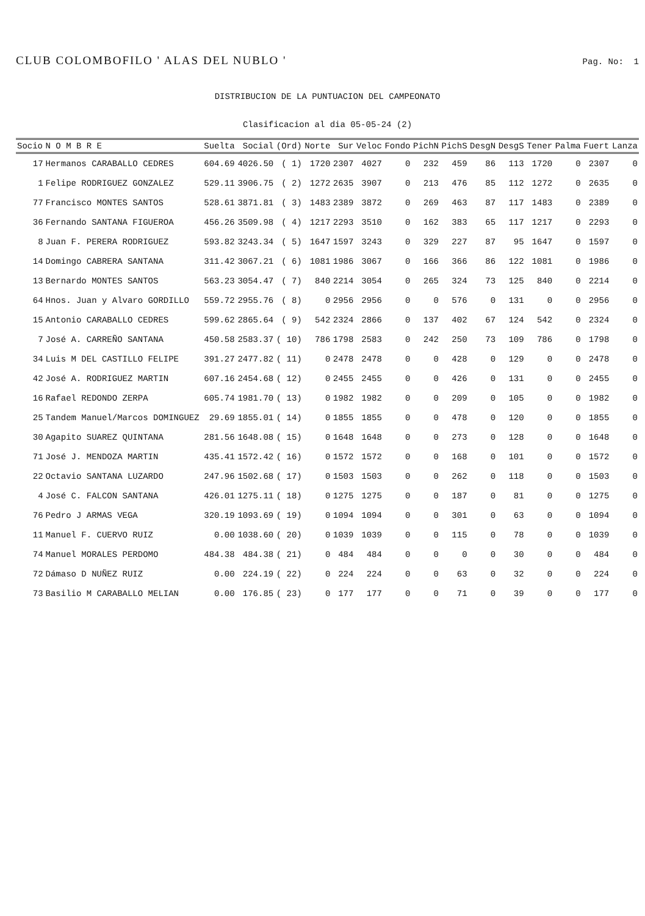CLUB COLOMBOFILO ' ALAS DEL NUBLO ' Pag. No: 1
DISTRIBUCION DE LA PUNTUACION DEL CAMPEONATO
Clasificacion al dia 05-05-24 (2)
| Socio | N O M B R E | Suelta | Social | (Ord) | Norte | Sur | Veloc | Fondo | PichN | PichS | DesgN | DesgS | Tener | Palma | Fuert | Lanza |
| --- | --- | --- | --- | --- | --- | --- | --- | --- | --- | --- | --- | --- | --- | --- | --- | --- |
| 17 | Hermanos CARABALLO CEDRES | 604.69 | 4026.50 | ( 1) | 1720 | 2307 | 4027 | 0 | 232 | 459 | 86 | 113 | 1720 | 0 | 2307 | 0 |
| 1 | Felipe RODRIGUEZ GONZALEZ | 529.11 | 3906.75 | ( 2) | 1272 | 2635 | 3907 | 0 | 213 | 476 | 85 | 112 | 1272 | 0 | 2635 | 0 |
| 77 | Francisco MONTES SANTOS | 528.61 | 3871.81 | ( 3) | 1483 | 2389 | 3872 | 0 | 269 | 463 | 87 | 117 | 1483 | 0 | 2389 | 0 |
| 36 | Fernando SANTANA FIGUEROA | 456.26 | 3509.98 | ( 4) | 1217 | 2293 | 3510 | 0 | 162 | 383 | 65 | 117 | 1217 | 0 | 2293 | 0 |
| 8 | Juan F. PERERA RODRIGUEZ | 593.82 | 3243.34 | ( 5) | 1647 | 1597 | 3243 | 0 | 329 | 227 | 87 | 95 | 1647 | 0 | 1597 | 0 |
| 14 | Domingo CABRERA SANTANA | 311.42 | 3067.21 | ( 6) | 1081 | 1986 | 3067 | 0 | 166 | 366 | 86 | 122 | 1081 | 0 | 1986 | 0 |
| 13 | Bernardo MONTES SANTOS | 563.23 | 3054.47 | ( 7) | 840 | 2214 | 3054 | 0 | 265 | 324 | 73 | 125 | 840 | 0 | 2214 | 0 |
| 64 | Hnos. Juan y Alvaro GORDILLO | 559.72 | 2955.76 | ( 8) | 0 | 2956 | 2956 | 0 | 0 | 576 | 0 | 131 | 0 | 0 | 2956 | 0 |
| 15 | Antonio CARABALLO CEDRES | 599.62 | 2865.64 | ( 9) | 542 | 2324 | 2866 | 0 | 137 | 402 | 67 | 124 | 542 | 0 | 2324 | 0 |
| 7 | José A. CARREÑO SANTANA | 450.58 | 2583.37 | ( 10) | 786 | 1798 | 2583 | 0 | 242 | 250 | 73 | 109 | 786 | 0 | 1798 | 0 |
| 34 | Luis M DEL CASTILLO FELIPE | 391.27 | 2477.82 | ( 11) | 0 | 2478 | 2478 | 0 | 0 | 428 | 0 | 129 | 0 | 0 | 2478 | 0 |
| 42 | José A. RODRIGUEZ MARTIN | 607.16 | 2454.68 | ( 12) | 0 | 2455 | 2455 | 0 | 0 | 426 | 0 | 131 | 0 | 0 | 2455 | 0 |
| 16 | Rafael REDONDO ZERPA | 605.74 | 1981.70 | ( 13) | 0 | 1982 | 1982 | 0 | 0 | 209 | 0 | 105 | 0 | 0 | 1982 | 0 |
| 25 | Tandem Manuel/Marcos DOMINGUEZ | 29.69 | 1855.01 | ( 14) | 0 | 1855 | 1855 | 0 | 0 | 478 | 0 | 120 | 0 | 0 | 1855 | 0 |
| 30 | Agapito SUAREZ QUINTANA | 281.56 | 1648.08 | ( 15) | 0 | 1648 | 1648 | 0 | 0 | 273 | 0 | 128 | 0 | 0 | 1648 | 0 |
| 71 | José J. MENDOZA MARTIN | 435.41 | 1572.42 | ( 16) | 0 | 1572 | 1572 | 0 | 0 | 168 | 0 | 101 | 0 | 0 | 1572 | 0 |
| 22 | Octavio SANTANA LUZARDO | 247.96 | 1502.68 | ( 17) | 0 | 1503 | 1503 | 0 | 0 | 262 | 0 | 118 | 0 | 0 | 1503 | 0 |
| 4 | José C. FALCON SANTANA | 426.01 | 1275.11 | ( 18) | 0 | 1275 | 1275 | 0 | 0 | 187 | 0 | 81 | 0 | 0 | 1275 | 0 |
| 76 | Pedro J ARMAS VEGA | 320.19 | 1093.69 | ( 19) | 0 | 1094 | 1094 | 0 | 0 | 301 | 0 | 63 | 0 | 0 | 1094 | 0 |
| 11 | Manuel F. CUERVO RUIZ | 0.00 | 1038.60 | ( 20) | 0 | 1039 | 1039 | 0 | 0 | 115 | 0 | 78 | 0 | 0 | 1039 | 0 |
| 74 | Manuel MORALES PERDOMO | 484.38 | 484.38 | ( 21) | 0 | 484 | 484 | 0 | 0 | 0 | 0 | 30 | 0 | 0 | 484 | 0 |
| 72 | Dámaso D NUÑEZ RUIZ | 0.00 | 224.19 | ( 22) | 0 | 224 | 224 | 0 | 0 | 63 | 0 | 32 | 0 | 0 | 224 | 0 |
| 73 | Basilio M CARABALLO MELIAN | 0.00 | 176.85 | ( 23) | 0 | 177 | 177 | 0 | 0 | 71 | 0 | 39 | 0 | 0 | 177 | 0 |